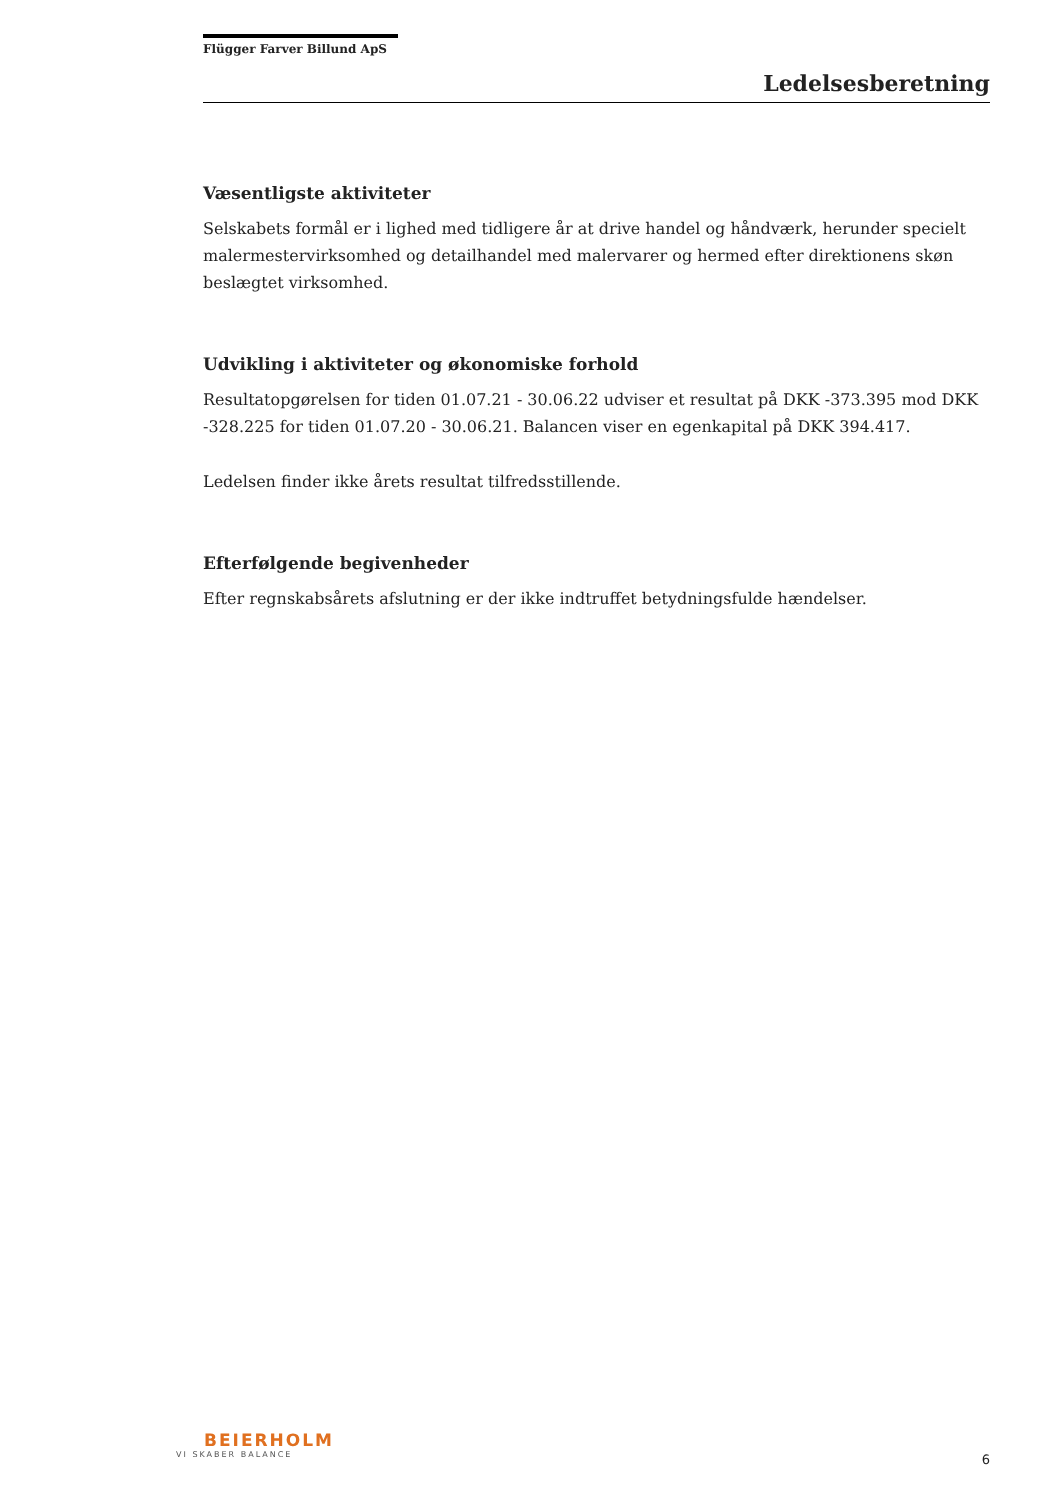Flügger Farver Billund ApS
Ledelsesberetning
Væsentligste aktiviteter
Selskabets formål er i lighed med tidligere år at drive handel og håndværk, herunder specielt malermestervirksomhed og detailhandel med malervarer og hermed efter direktionens skøn beslægtet virksomhed.
Udvikling i aktiviteter og økonomiske forhold
Resultatopgørelsen for tiden 01.07.21 - 30.06.22 udviser et resultat på DKK -373.395 mod DKK -328.225 for tiden 01.07.20 - 30.06.21. Balancen viser en egenkapital på DKK 394.417.
Ledelsen finder ikke årets resultat tilfredsstillende.
Efterfølgende begivenheder
Efter regnskabsårets afslutning er der ikke indtruffet betydningsfulde hændelser.
BEIERHOLM
VI SKABER BALANCE
6